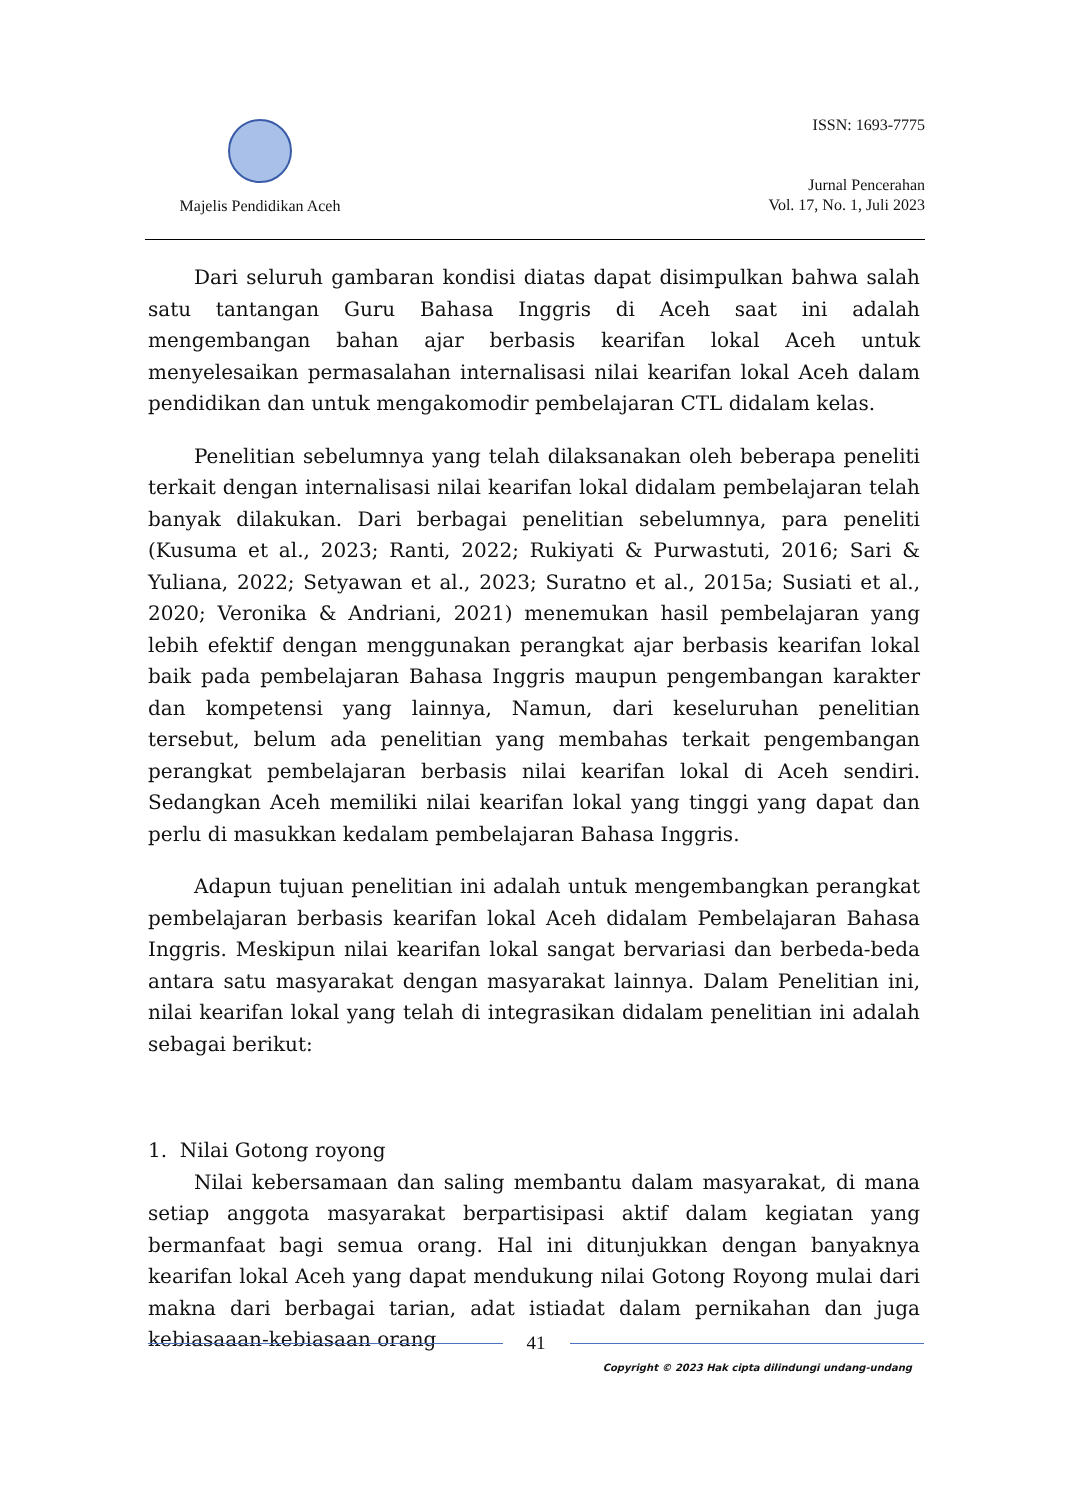Majelis Pendidikan Aceh
ISSN: 1693-7775
Jurnal Pencerahan
Vol. 17, No. 1, Juli 2023
Dari seluruh gambaran kondisi diatas dapat disimpulkan bahwa salah satu tantangan Guru Bahasa Inggris di Aceh saat ini adalah mengembangan bahan ajar berbasis kearifan lokal Aceh untuk menyelesaikan permasalahan internalisasi nilai kearifan lokal Aceh dalam pendidikan dan untuk mengakomodir pembelajaran CTL didalam kelas.
Penelitian sebelumnya yang telah dilaksanakan oleh beberapa peneliti terkait dengan internalisasi nilai kearifan lokal didalam pembelajaran telah banyak dilakukan. Dari berbagai penelitian sebelumnya, para peneliti (Kusuma et al., 2023; Ranti, 2022; Rukiyati & Purwastuti, 2016; Sari & Yuliana, 2022; Setyawan et al., 2023; Suratno et al., 2015a; Susiati et al., 2020; Veronika & Andriani, 2021) menemukan hasil pembelajaran yang lebih efektif dengan menggunakan perangkat ajar berbasis kearifan lokal baik pada pembelajaran Bahasa Inggris maupun pengembangan karakter dan kompetensi yang lainnya, Namun, dari keseluruhan penelitian tersebut, belum ada penelitian yang membahas terkait pengembangan perangkat pembelajaran berbasis nilai kearifan lokal di Aceh sendiri. Sedangkan Aceh memiliki nilai kearifan lokal yang tinggi yang dapat dan perlu di masukkan kedalam pembelajaran Bahasa Inggris.
Adapun tujuan penelitian ini adalah untuk mengembangkan perangkat pembelajaran berbasis kearifan lokal Aceh didalam Pembelajaran Bahasa Inggris. Meskipun nilai kearifan lokal sangat bervariasi dan berbeda-beda antara satu masyarakat dengan masyarakat lainnya. Dalam Penelitian ini, nilai kearifan lokal yang telah di integrasikan didalam penelitian ini adalah sebagai berikut:
1. Nilai Gotong royong
Nilai kebersamaan dan saling membantu dalam masyarakat, di mana setiap anggota masyarakat berpartisipasi aktif dalam kegiatan yang bermanfaat bagi semua orang. Hal ini ditunjukkan dengan banyaknya kearifan lokal Aceh yang dapat mendukung nilai Gotong Royong mulai dari makna dari berbagai tarian, adat istiadat dalam pernikahan dan juga kebiasaaan-kebiasaan orang
41
Copyright © 2023 Hak cipta dilindungi undang-undang